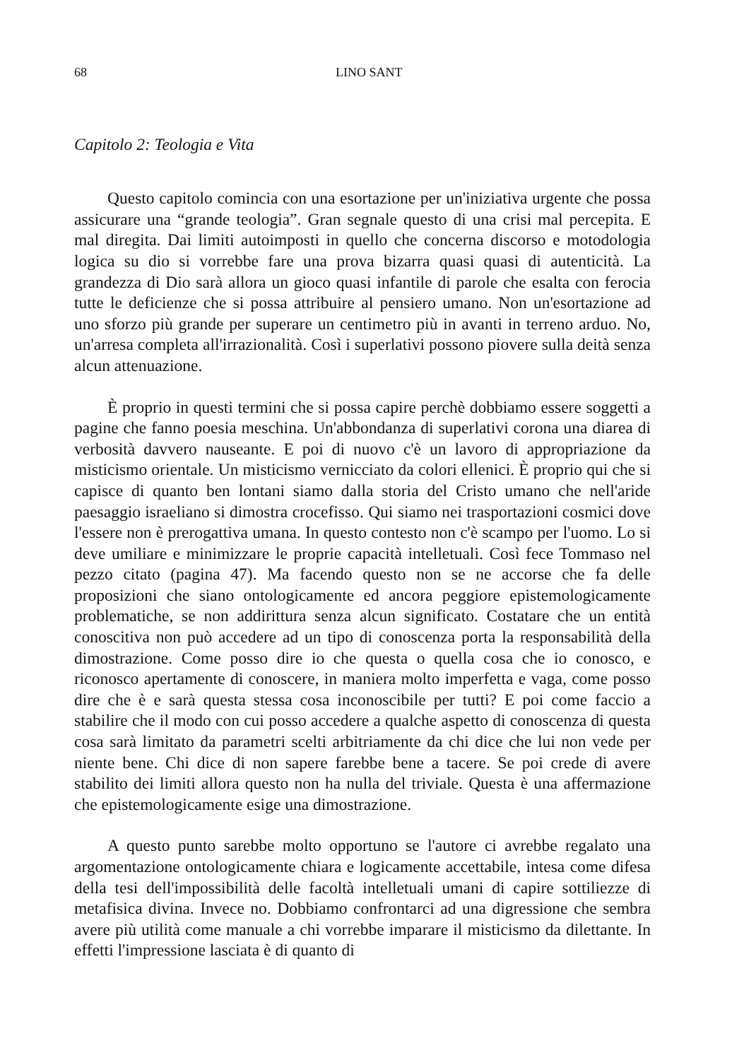68 LINO SANT
Capitolo 2: Teologia e Vita
Questo capitolo comincia con una esortazione per un'iniziativa urgente che possa assicurare una “grande teologia”. Gran segnale questo di una crisi mal percepita. E mal diregita. Dai limiti autoimposti in quello che concerna discorso e motodologia logica su dio si vorrebbe fare una prova bizarra quasi quasi di autenticità. La grandezza di Dio sarà allora un gioco quasi infantile di parole che esalta con ferocia tutte le deficienze che si possa attribuire al pensiero umano. Non un'esortazione ad uno sforzo più grande per superare un centimetro più in avanti in terreno arduo. No, un'arresa completa all'irrazionalità. Così i superlativi possono piovere sulla deità senza alcun attenuazione.
È proprio in questi termini che si possa capire perchè dobbiamo essere soggetti a pagine che fanno poesia meschina. Un'abbondanza di superlativi corona una diarea di verbosità davvero nauseante. E poi di nuovo c'è un lavoro di appropriazione da misticismo orientale. Un misticismo vernicciato da colori ellenici. È proprio qui che si capisce di quanto ben lontani siamo dalla storia del Cristo umano che nell'aride paesaggio israeliano si dimostra crocefisso. Qui siamo nei trasportazioni cosmici dove l'essere non è prerogattiva umana. In questo contesto non c'è scampo per l'uomo. Lo si deve umiliare e minimizzare le proprie capacità intelletuali. Così fece Tommaso nel pezzo citato (pagina 47). Ma facendo questo non se ne accorse che fa delle proposizioni che siano ontologicamente ed ancora peggiore epistemologicamente problematiche, se non addirittura senza alcun significato. Costatare che un entità conoscitiva non può accedere ad un tipo di conoscenza porta la responsabilità della dimostrazione. Come posso dire io che questa o quella cosa che io conosco, e riconosco apertamente di conoscere, in maniera molto imperfetta e vaga, come posso dire che è e sarà questa stessa cosa inconoscibile per tutti? E poi come faccio a stabilire che il modo con cui posso accedere a qualche aspetto di conoscenza di questa cosa sarà limitato da parametri scelti arbitriamente da chi dice che lui non vede per niente bene. Chi dice di non sapere farebbe bene a tacere. Se poi crede di avere stabilito dei limiti allora questo non ha nulla del triviale. Questa è una affermazione che epistemologicamente esige una dimostrazione.
A questo punto sarebbe molto opportuno se l'autore ci avrebbe regalato una argomentazione ontologicamente chiara e logicamente accettabile, intesa come difesa della tesi dell'impossibilità delle facoltà intelletuali umani di capire sottiliezze di metafisica divina. Invece no. Dobbiamo confrontarci ad una digressione che sembra avere più utilità come manuale a chi vorrebbe imparare il misticismo da dilettante. In effetti l'impressione lasciata è di quanto di